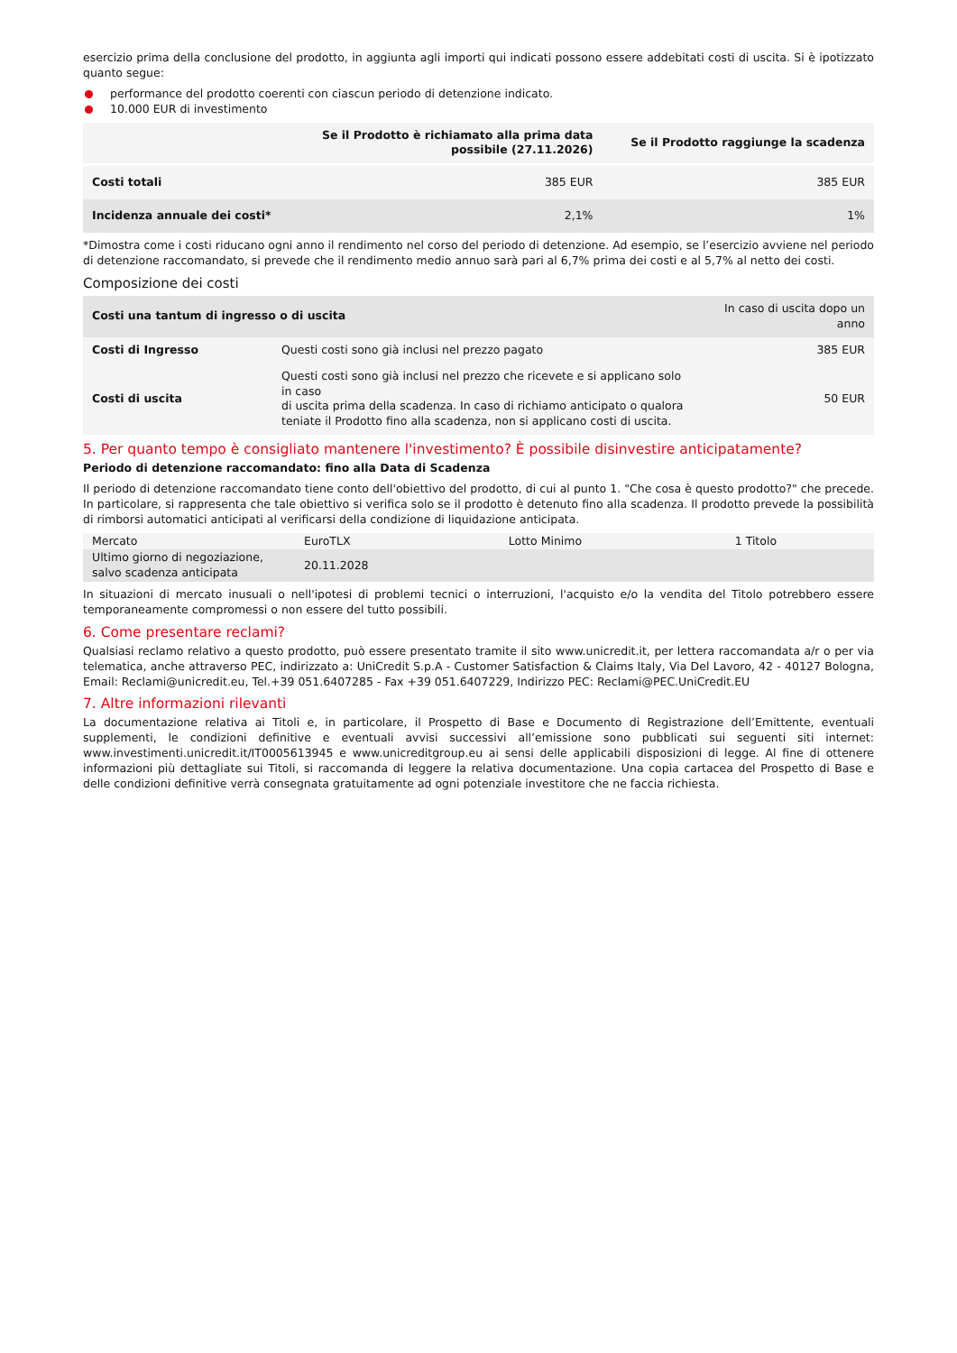esercizio prima della conclusione del prodotto, in aggiunta agli importi qui indicati possono essere addebitati costi di uscita. Si è ipotizzato quanto segue:
performance del prodotto coerenti con ciascun periodo di detenzione indicato.
10.000 EUR di investimento
| | Se il Prodotto è richiamato alla prima data possibile (27.11.2026) | Se il Prodotto raggiunge la scadenza |
| --- | --- | --- |
| Costi totali | 385 EUR | 385 EUR |
| Incidenza annuale dei costi* | 2,1% | 1% |
*Dimostra come i costi riducano ogni anno il rendimento nel corso del periodo di detenzione. Ad esempio, se l’esercizio avviene nel periodo di detenzione raccomandato, si prevede che il rendimento medio annuo sarà pari al 6,7% prima dei costi e al 5,7% al netto dei costi.
Composizione dei costi
| Costi una tantum di ingresso o di uscita | | In caso di uscita dopo un anno |
| --- | --- | --- |
| Costi di Ingresso | Questi costi sono già inclusi nel prezzo pagato | 385 EUR |
| Costi di uscita | Questi costi sono già inclusi nel prezzo che ricevete e si applicano solo in caso di uscita prima della scadenza. In caso di richiamo anticipato o qualora teniate il Prodotto fino alla scadenza, non si applicano costi di uscita. | 50 EUR |
5. Per quanto tempo è consigliato mantenere l'investimento? È possibile disinvestire anticipatamente?
Periodo di detenzione raccomandato: fino alla Data di Scadenza
Il periodo di detenzione raccomandato tiene conto dell'obiettivo del prodotto, di cui al punto 1. "Che cosa è questo prodotto?" che precede. In particolare, si rappresenta che tale obiettivo si verifica solo se il prodotto è detenuto fino alla scadenza. Il prodotto prevede la possibilità di rimborsi automatici anticipati al verificarsi della condizione di liquidazione anticipata.
| Mercato | EuroTLX | Lotto Minimo | 1 Titolo |
| Ultimo giorno di negoziazione, salvo scadenza anticipata | 20.11.2028 | | |
In situazioni di mercato inusuali o nell'ipotesi di problemi tecnici o interruzioni, l'acquisto e/o la vendita del Titolo potrebbero essere temporaneamente compromessi o non essere del tutto possibili.
6. Come presentare reclami?
Qualsiasi reclamo relativo a questo prodotto, può essere presentato tramite il sito www.unicredit.it, per lettera raccomandata a/r o per via telematica, anche attraverso PEC, indirizzato a: UniCredit S.p.A - Customer Satisfaction & Claims Italy, Via Del Lavoro, 42 - 40127 Bologna, Email: Reclami@unicredit.eu, Tel.+39 051.6407285 - Fax +39 051.6407229, Indirizzo PEC: Reclami@PEC.UniCredit.EU
7. Altre informazioni rilevanti
La documentazione relativa ai Titoli e, in particolare, il Prospetto di Base e Documento di Registrazione dell’Emittente, eventuali supplementi, le condizioni definitive e eventuali avvisi successivi all’emissione sono pubblicati sui seguenti siti internet: www.investimenti.unicredit.it/IT0005613945 e www.unicreditgroup.eu ai sensi delle applicabili disposizioni di legge. Al fine di ottenere informazioni più dettagliate sui Titoli, si raccomanda di leggere la relativa documentazione. Una copia cartacea del Prospetto di Base e delle condizioni definitive verrà consegnata gratuitamente ad ogni potenziale investitore che ne faccia richiesta.